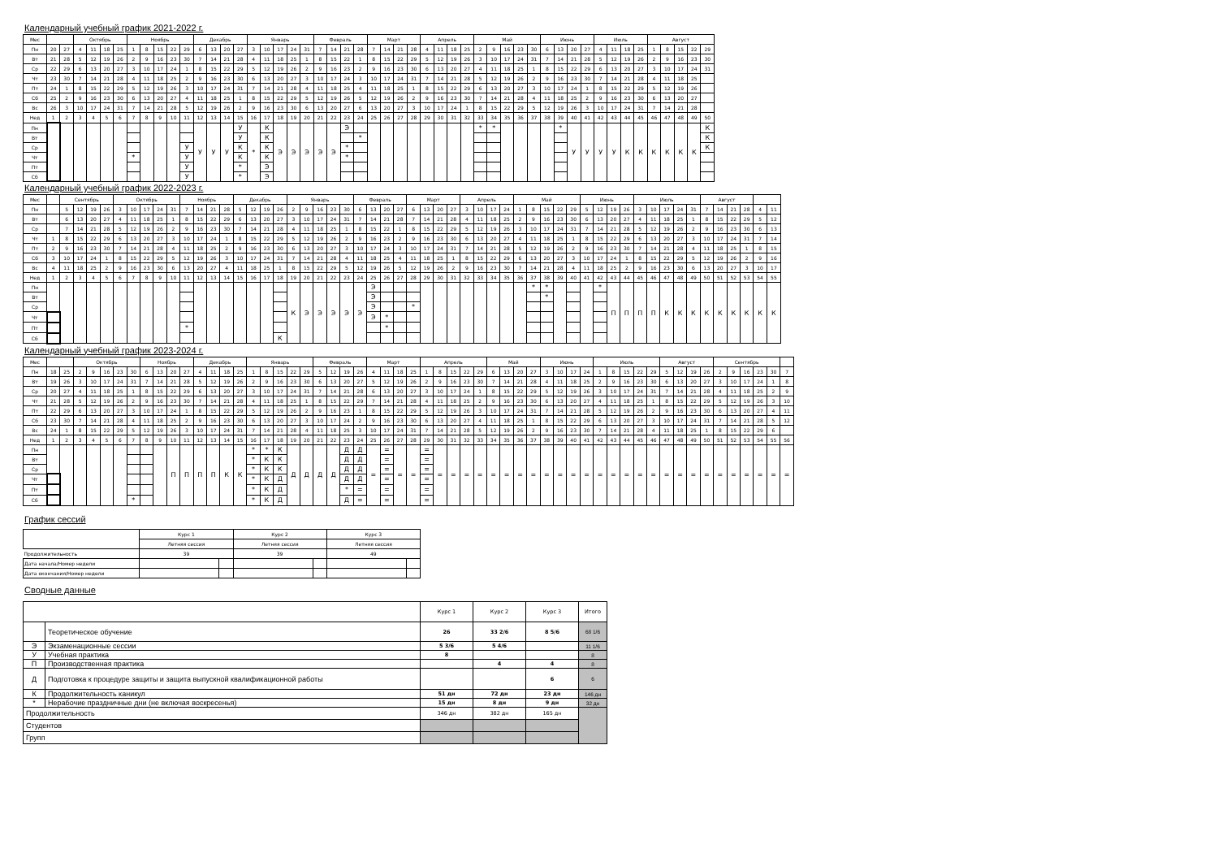Календарный учебный график 2021-2022 г.
| Мес | | | Октябрь | | | | Ноябрь | | | | | Декабрь | | | | Январь | | | | | Февраль | | | | Март | | | | Апрель | | | | Май | | | | | Июнь | | | | Июль | | | | Август | | | | |
| Пн | 20 | 27 | 4 | 11 | 18 | 25 | 1 | 8 | 15 | 22 | 29 | 6 | 13 | 20 | 27 | 3 | 10 | 17 | 24 | 31 | 7 | 14 | 21 | 28 | 7 | 14 | 21 | 28 | 4 | 11 | 18 | 25 | 2 | 9 | 16 | 23 | 30 | 6 | 13 | 20 | 27 | 4 | 11 | 18 | 25 | 1 | 8 | 15 | 22 | 29 |
| Вт | 21 | 28 | 5 | 12 | 19 | 26 | 2 | 9 | 16 | 23 | 30 | 7 | 14 | 21 | 28 | 4 | 11 | 18 | 25 | 1 | 8 | 15 | 22 | 1 | 8 | 15 | 22 | 29 | 5 | 12 | 19 | 26 | 3 | 10 | 17 | 24 | 31 | 7 | 14 | 21 | 28 | 5 | 12 | 19 | 26 | 2 | 9 | 16 | 23 | 30 |
| Ср | 22 | 29 | 6 | 13 | 20 | 27 | 3 | 10 | 17 | 24 | 1 | 8 | 15 | 22 | 29 | 5 | 12 | 19 | 26 | 2 | 9 | 16 | 23 | 2 | 9 | 16 | 23 | 30 | 6 | 13 | 20 | 27 | 4 | 11 | 18 | 25 | 1 | 8 | 15 | 22 | 29 | 6 | 13 | 20 | 27 | 3 | 10 | 17 | 24 | 31 |
| Чт | 23 | 30 | 7 | 14 | 21 | 28 | 4 | 11 | 18 | 25 | 2 | 9 | 16 | 23 | 30 | 6 | 13 | 20 | 27 | 3 | 10 | 17 | 24 | 3 | 10 | 17 | 24 | 31 | 7 | 14 | 21 | 28 | 5 | 12 | 19 | 26 | 2 | 9 | 16 | 23 | 30 | 7 | 14 | 21 | 28 | 4 | 11 | 18 | 25 | |
| Пт | 24 | 1 | 8 | 15 | 22 | 29 | 5 | 12 | 19 | 26 | 3 | 10 | 17 | 24 | 31 | 7 | 14 | 21 | 28 | 4 | 11 | 18 | 25 | 4 | 11 | 18 | 25 | 1 | 8 | 15 | 22 | 29 | 6 | 13 | 20 | 27 | 3 | 10 | 17 | 24 | 1 | 8 | 15 | 22 | 29 | 5 | 12 | 19 | 26 | |
| Сб | 25 | 2 | 9 | 16 | 23 | 30 | 6 | 13 | 20 | 27 | 4 | 11 | 18 | 25 | 1 | 8 | 15 | 22 | 29 | 5 | 12 | 19 | 26 | 5 | 12 | 19 | 26 | 2 | 9 | 16 | 23 | 30 | 7 | 14 | 21 | 28 | 4 | 11 | 18 | 25 | 2 | 9 | 16 | 23 | 30 | 6 | 13 | 20 | 27 | |
| Вс | 26 | 3 | 10 | 17 | 24 | 31 | 7 | 14 | 21 | 28 | 5 | 12 | 19 | 26 | 2 | 9 | 16 | 23 | 30 | 6 | 13 | 20 | 27 | 6 | 13 | 20 | 27 | 3 | 10 | 17 | 24 | 1 | 8 | 15 | 22 | 29 | 5 | 12 | 19 | 26 | 3 | 10 | 17 | 24 | 31 | 7 | 14 | 21 | 28 | |
| Нед | 1 | 2 | 3 | 4 | 5 | 6 | 7 | 8 | 9 | 10 | 11 | 12 | 13 | 14 | 15 | 16 | 17 | 18 | 19 | 20 | 21 | 22 | 23 | 24 | 25 | 26 | 27 | 28 | 29 | 30 | 31 | 32 | 33 | 34 | 35 | 36 | 37 | 38 | 39 | 40 | 41 | 42 | 43 | 44 | 45 | 46 | 47 | 48 | 49 | 50 |
| Пн | | | | | | | | | | | | У | У | У | У | * | К | Э | Э | Э | Э | Э | Э | | | | | | | | | | * | * | | | | | * | У | У | У | У | К | К | К | К | К | К | К |
| Вт | | | | | | | | | | | | | | | У | | К | | | | | | | * | | | | | | | | | | | | | | | | | | | | | | | | | | К |
| Ср | | | | | | | | | | | У | | | | К | | К | | | | | | * | | | | | | | | | | | | | | | | | | | | | | | | | | | К |
| Чт | | | | | | | * | | | | У | | | | К | | К | | | | | | * | | | | | | | | | | | | | | | | | | | | | | | | | | | |
| Пт | | | | | | | | | | | У | | | | * | | Э | | | | | | | | | | | | | | | | | | | | | | | | | | | | | | | | | |
| Сб | | | | | | | | | | | У | | | | * | | Э | | | | | | | | | | | | | | | | | | | | | | | | | | | | | | | | | |
Календарный учебный график 2022-2023 г.
| Мес | | Сентябрь | | | | Октябрь | | | | | Ноябрь | | | | Декабрь | | | | Январь | | | | | Февраль | | | | Март | | | | Апрель | | | | Май | | | | | Июнь | | | | Июль | | | | | Август | | | | | |
| Пн | | 5 | 12 | 19 | 26 | 3 | 10 | 17 | 24 | 31 | 7 | 14 | 21 | 28 | 5 | 12 | 19 | 26 | 2 | 9 | 16 | 23 | 30 | 6 | 13 | 20 | 27 | 6 | 13 | 20 | 27 | 3 | 10 | 17 | 24 | 1 | 8 | 15 | 22 | 29 | 5 | 12 | 19 | 26 | 3 | 10 | 17 | 24 | 31 | 7 | 14 | 21 | 28 | 4 | 11 |
| Вт | | 6 | 13 | 20 | 27 | 4 | 11 | 18 | 25 | 1 | 8 | 15 | 22 | 29 | 6 | 13 | 20 | 27 | 3 | 10 | 17 | 24 | 31 | 7 | 14 | 21 | 28 | 7 | 14 | 21 | 28 | 4 | 11 | 18 | 25 | 2 | 9 | 16 | 23 | 30 | 6 | 13 | 20 | 27 | 4 | 11 | 18 | 25 | 1 | 8 | 15 | 22 | 29 | 5 | 12 |
| Ср | | 7 | 14 | 21 | 28 | 5 | 12 | 19 | 26 | 2 | 9 | 16 | 23 | 30 | 7 | 14 | 21 | 28 | 4 | 11 | 18 | 25 | 1 | 8 | 15 | 22 | 1 | 8 | 15 | 22 | 29 | 5 | 12 | 19 | 26 | 3 | 10 | 17 | 24 | 31 | 7 | 14 | 21 | 28 | 5 | 12 | 19 | 26 | 2 | 9 | 16 | 23 | 30 | 6 | 13 |
| Чт | 1 | 8 | 15 | 22 | 29 | 6 | 13 | 20 | 27 | 3 | 10 | 17 | 24 | 1 | 8 | 15 | 22 | 29 | 5 | 12 | 19 | 26 | 2 | 9 | 16 | 23 | 2 | 9 | 16 | 23 | 30 | 6 | 13 | 20 | 27 | 4 | 11 | 18 | 25 | 1 | 8 | 15 | 22 | 29 | 6 | 13 | 20 | 27 | 3 | 10 | 17 | 24 | 31 | 7 | 14 |
| Пт | 2 | 9 | 16 | 23 | 30 | 7 | 14 | 21 | 28 | 4 | 11 | 18 | 25 | 2 | 9 | 16 | 23 | 30 | 6 | 13 | 20 | 27 | 3 | 10 | 17 | 24 | 3 | 10 | 17 | 24 | 31 | 7 | 14 | 21 | 28 | 5 | 12 | 19 | 26 | 2 | 9 | 16 | 23 | 30 | 7 | 14 | 21 | 28 | 4 | 11 | 18 | 25 | 1 | 8 | 15 |
| Сб | 3 | 10 | 17 | 24 | 1 | 8 | 15 | 22 | 29 | 5 | 12 | 19 | 26 | 3 | 10 | 17 | 24 | 31 | 7 | 14 | 21 | 28 | 4 | 11 | 18 | 25 | 4 | 11 | 18 | 25 | 1 | 8 | 15 | 22 | 29 | 6 | 13 | 20 | 27 | 3 | 10 | 17 | 24 | 1 | 8 | 15 | 22 | 29 | 5 | 12 | 19 | 26 | 2 | 9 | 16 |
| Вс | 4 | 11 | 18 | 25 | 2 | 9 | 16 | 23 | 30 | 6 | 13 | 20 | 27 | 4 | 11 | 18 | 25 | 1 | 8 | 15 | 22 | 29 | 5 | 12 | 19 | 26 | 5 | 12 | 19 | 26 | 2 | 9 | 16 | 23 | 30 | 7 | 14 | 21 | 28 | 4 | 11 | 18 | 25 | 2 | 9 | 16 | 23 | 30 | 6 | 13 | 20 | 27 | 3 | 10 | 17 |
| Нед | 1 | 2 | 3 | 4 | 5 | 6 | 7 | 8 | 9 | 10 | 11 | 12 | 13 | 14 | 15 | 16 | 17 | 18 | 19 | 20 | 21 | 22 | 23 | 24 | 25 | 26 | 27 | 28 | 29 | 30 | 31 | 32 | 33 | 34 | 35 | 36 | 37 | 38 | 39 | 40 | 41 | 42 | 43 | 44 | 45 | 46 | 47 | 48 | 49 | 50 | 51 | 52 | 53 | 54 | 55 |
| Пн | | | | | | | | | | | | | | | | | | | К | Э | Э | Э | Э | Э | Э | | | | | | | | | | | | * | * | | | | * | П | П | П | П | К | К | К | К | К | К | К | К | К |
| Вт | | | | | | | | | | | | | | | | | | | | | | | | | Э | | | | | | | | | | | | | * | | | | | | | | | | | | | | | | | |
| Ср | | | | | | | | | | | | | | | | | | | | | | | | | Э | | | * | | | | | | | | | | | | | | | | | | | | | | | | | | | |
| Чт | | | | | | | | | | | | | | | | | | | | | | | | | Э | * | | | | | | | | | | | | | | | | | | | | | | | | | | | | | |
| Пт | | | | | | | | | | | * | | | | | | | | | | | | | | | * | | | | | | | | | | | | | | | | | | | | | | | | | | | | | |
| Сб | | | | | | | | | | | | | | | | | | К | | | | | | | | | | | | | | | | | | | | | | | | | | | | | | | | | | | | | |
Календарный учебный график 2023-2024 г.
| Мес | | | Октябрь | | | | | Ноябрь | | | | Декабрь | | | | Январь | | | | | Февраль | | | | Март | | | | Апрель | | | | | Май | | | | Июнь | | | | Июль | | | | | Август | | | | Сентябрь | | | | | |
| Пн | 18 | 25 | 2 | 9 | 16 | 23 | 30 | 6 | 13 | 20 | 27 | 4 | 11 | 18 | 25 | 1 | 8 | 15 | 22 | 29 | 5 | 12 | 19 | 26 | 4 | 11 | 18 | 25 | 1 | 8 | 15 | 22 | 29 | 6 | 13 | 20 | 27 | 3 | 10 | 17 | 24 | 1 | 8 | 15 | 22 | 29 | 5 | 12 | 19 | 26 | 2 | 9 | 16 | 23 | 30 | 7 |
| Вт | 19 | 26 | 3 | 10 | 17 | 24 | 31 | 7 | 14 | 21 | 28 | 5 | 12 | 19 | 26 | 2 | 9 | 16 | 23 | 30 | 6 | 13 | 20 | 27 | 5 | 12 | 19 | 26 | 2 | 9 | 16 | 23 | 30 | 7 | 14 | 21 | 28 | 4 | 11 | 18 | 25 | 2 | 9 | 16 | 23 | 30 | 6 | 13 | 20 | 27 | 3 | 10 | 17 | 24 | 1 | 8 |
| Ср | 20 | 27 | 4 | 11 | 18 | 25 | 1 | 8 | 15 | 22 | 29 | 6 | 13 | 20 | 27 | 3 | 10 | 17 | 24 | 31 | 7 | 14 | 21 | 28 | 6 | 13 | 20 | 27 | 3 | 10 | 17 | 24 | 1 | 8 | 15 | 22 | 29 | 5 | 12 | 19 | 26 | 3 | 10 | 17 | 24 | 31 | 7 | 14 | 21 | 28 | 4 | 11 | 18 | 25 | 2 | 9 |
| Чт | 21 | 28 | 5 | 12 | 19 | 26 | 2 | 9 | 16 | 23 | 30 | 7 | 14 | 21 | 28 | 4 | 11 | 18 | 25 | 1 | 8 | 15 | 22 | 29 | 7 | 14 | 21 | 28 | 4 | 11 | 18 | 25 | 2 | 9 | 16 | 23 | 30 | 6 | 13 | 20 | 27 | 4 | 11 | 18 | 25 | 1 | 8 | 15 | 22 | 29 | 5 | 12 | 19 | 26 | 3 | 10 |
| Пт | 22 | 29 | 6 | 13 | 20 | 27 | 3 | 10 | 17 | 24 | 1 | 8 | 15 | 22 | 29 | 5 | 12 | 19 | 26 | 2 | 9 | 16 | 23 | 1 | 8 | 15 | 22 | 29 | 5 | 12 | 19 | 26 | 3 | 10 | 17 | 24 | 31 | 7 | 14 | 21 | 28 | 5 | 12 | 19 | 26 | 2 | 9 | 16 | 23 | 30 | 6 | 13 | 20 | 27 | 4 | 11 |
| Сб | 23 | 30 | 7 | 14 | 21 | 28 | 4 | 11 | 18 | 25 | 2 | 9 | 16 | 23 | 30 | 6 | 13 | 20 | 27 | 3 | 10 | 17 | 24 | 2 | 9 | 16 | 23 | 30 | 6 | 13 | 20 | 27 | 4 | 11 | 18 | 25 | 1 | 8 | 15 | 22 | 29 | 6 | 13 | 20 | 27 | 3 | 10 | 17 | 24 | 31 | 7 | 14 | 21 | 28 | 5 | 12 |
| Вс | 24 | 1 | 8 | 15 | 22 | 29 | 5 | 12 | 19 | 26 | 3 | 10 | 17 | 24 | 31 | 7 | 14 | 21 | 28 | 4 | 11 | 18 | 25 | 3 | 10 | 17 | 24 | 31 | 7 | 14 | 21 | 28 | 5 | 12 | 19 | 26 | 2 | 9 | 16 | 23 | 30 | 7 | 14 | 21 | 28 | 4 | 11 | 18 | 25 | 1 | 8 | 15 | 22 | 29 | 6 | |
| Нед | 1 | 2 | 3 | 4 | 5 | 6 | 7 | 8 | 9 | 10 | 11 | 12 | 13 | 14 | 15 | 16 | 17 | 18 | 19 | 20 | 21 | 22 | 23 | 24 | 25 | 26 | 27 | 28 | 29 | 30 | 31 | 32 | 33 | 34 | 35 | 36 | 37 | 38 | 39 | 40 | 41 | 42 | 43 | 44 | 45 | 46 | 47 | 48 | 49 | 50 | 51 | 52 | 53 | 54 | 55 | 56 |
| Пн | | | | | | | | | | П | П | П | П | К | К | * | * | К | Д | Д | Д | Д | Д | Д | = | = | = | = | = | = | = | = | = | = | = | = | = | = | = | = | = | = | = | = | = | = | = | = | = | = | = | = | = | = | = | = |
| Вт | | | | | | | | | | | | | | | | * | К | К | | | | | Д | Д | | = | | | = | | | | | | | | | | | | | | | | | | | | | | | | | | | |
| Ср | | | | | | | | | | | | | | | | * | К | К | | | | | Д | Д | | = | | | = | | | | | | | | | | | | | | | | | | | | | | | | | | | |
| Чт | | | | | | | | | | | | | | | | * | К | Д | | | | | Д | Д | | = | | | = | | | | | | | | | | | | | | | | | | | | | | | | | | | |
| Пт | | | | | | | | | | | | | | | | * | К | Д | | | | | * | = | | = | | | = | | | | | | | | | | | | | | | | | | | | | | | | | | | |
| Сб | | | | | | | * | | | | | | | | | * | К | Д | | | | | Д | = | | = | | | = | | | | | | | | | | | | | | | | | | | | | | | | | | | |
График сессий
| | Курс 1 | | Курс 2 | | Курс 3 | |
| | Летняя сессия | | Летняя сессия | | Летняя сессия | |
| Продолжительность | 39 | | 39 | | 49 | |
| Дата начала/Номер недели | | | | | | |
| Дата окончания/Номер недели | | | | | | |
Сводные данные
| | | Курс 1 | Курс 2 | Курс 3 | Итого |
| | Теоретическое обучение | 26 | 33 2/6 | 8 5/6 | 68 1/6 |
| Э | Экзаменационные сессии | 5 3/6 | 5 4/6 | | 11 1/6 |
| У | Учебная практика | 8 | | | 8 |
| П | Производственная практика | | 4 | 4 | 8 |
| Д | Подготовка к процедуре защиты и защита выпускной квалификационной работы | | | 6 | 6 |
| К | Продолжительность каникул | 51 дн | 72 дн | 23 дн | 146 дн |
| * | Нерабочие праздничные дни (не включая воскресенья) | 15 дн | 8 дн | 9 дн | 32 дн |
| Продолжительность | | 346 дн | 382 дн | 165 дн | |
| Студентов | | | | | |
| Групп | | | | | |